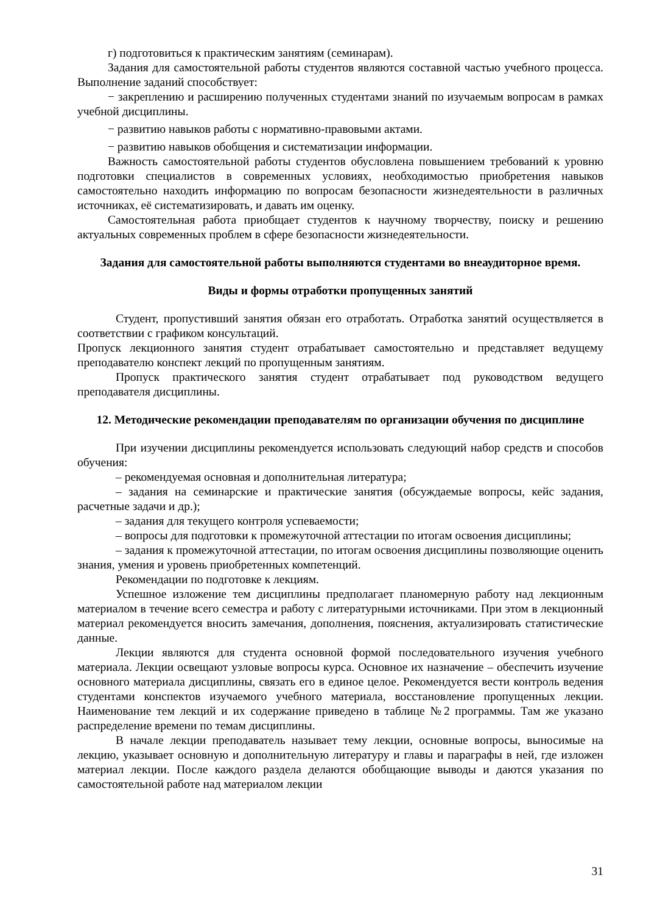г) подготовиться к практическим занятиям (семинарам).
Задания для самостоятельной работы студентов являются составной частью учебного процесса. Выполнение заданий способствует:
− закреплению и расширению полученных студентами знаний по изучаемым вопросам в рамках учебной дисциплины.
− развитию навыков работы с нормативно-правовыми актами.
− развитию навыков обобщения и систематизации информации.
Важность самостоятельной работы студентов обусловлена повышением требований к уровню подготовки специалистов в современных условиях, необходимостью приобретения навыков самостоятельно находить информацию по вопросам безопасности жизнедеятельности в различных источниках, её систематизировать, и давать им оценку.
Самостоятельная работа приобщает студентов к научному творчеству, поиску и решению актуальных современных проблем в сфере безопасности жизнедеятельности.
Задания для самостоятельной работы выполняются студентами во внеаудиторное время.
Виды и формы отработки пропущенных занятий
Студент, пропустивший занятия обязан его отработать. Отработка занятий осуществляется в соответствии с графиком консультаций.
Пропуск лекционного занятия студент отрабатывает самостоятельно и представляет ведущему преподавателю конспект лекций по пропущенным занятиям.
Пропуск практического занятия студент отрабатывает под руководством ведущего преподавателя дисциплины.
12. Методические рекомендации преподавателям по организации обучения по дисциплине
При изучении дисциплины рекомендуется использовать следующий набор средств и способов обучения:
– рекомендуемая основная и дополнительная литература;
– задания на семинарские и практические занятия (обсуждаемые вопросы, кейс задания, расчетные задачи и др.);
– задания для текущего контроля успеваемости;
– вопросы для подготовки к промежуточной аттестации по итогам освоения дисциплины;
– задания к промежуточной аттестации, по итогам освоения дисциплины позволяющие оценить знания, умения и уровень приобретенных компетенций.
Рекомендации по подготовке к лекциям.
Успешное изложение тем дисциплины предполагает планомерную работу над лекционным материалом в течение всего семестра и работу с литературными источниками. При этом в лекционный материал рекомендуется вносить замечания, дополнения, пояснения, актуализировать статистические данные.
Лекции являются для студента основной формой последовательного изучения учебного материала. Лекции освещают узловые вопросы курса. Основное их назначение – обеспечить изучение основного материала дисциплины, связать его в единое целое. Рекомендуется вести контроль ведения студентами конспектов изучаемого учебного материала, восстановление пропущенных лекции. Наименование тем лекций и их содержание приведено в таблице №2 программы. Там же указано распределение времени по темам дисциплины.
В начале лекции преподаватель называет тему лекции, основные вопросы, выносимые на лекцию, указывает основную и дополнительную литературу и главы и параграфы в ней, где изложен материал лекции. После каждого раздела делаются обобщающие выводы и даются указания по самостоятельной работе над материалом лекции
31